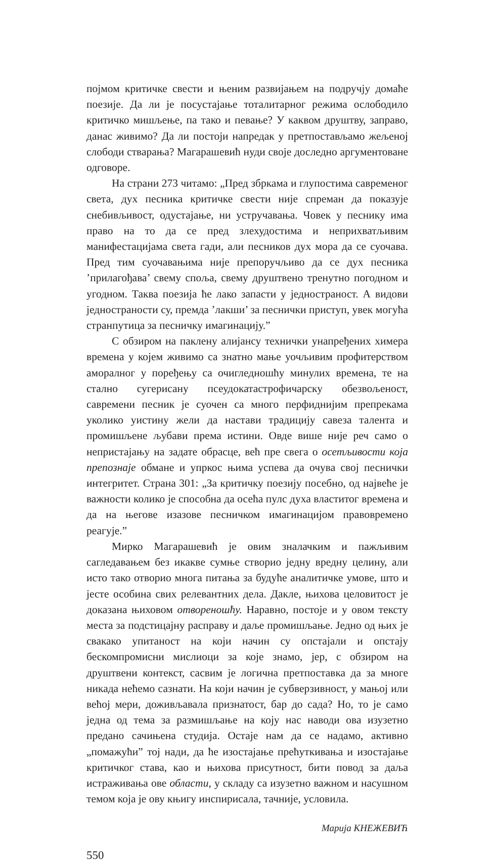појмом критичке свести и њеним развијањем на подручју домаће поезије. Да ли је посустајање тоталитарног режима ослободило критичко мишљење, па тако и певање? У каквом друштву, заправо, данас живимо? Да ли постоји напредак у претпостављамо жељеној слободи стварања? Магарашевић нуди своје доследно аргументоване одговоре.
На страни 273 читамо: „Пред збркама и глупостима савременог света, дух песника критичке свести није спреман да показује снебивљивост, одустајање, ни устручавања. Човек у песнику има право на то да се пред злехудостима и неприхватљивим манифестацијама света гади, али песников дух мора да се суочава. Пред тим суочавањима није препоручљиво да се дух песника ’прилагођава’ свему споља, свему друштвено тренутно погодном и угодном. Таква поезија ће лако запасти у једностраност. А видови једностраности су, премда ’лакши’ за песнички приступ, увек могућа странпутица за песничку имагинацију.”
С обзиром на паклену алијансу технички унапређених химера времена у којем живимо са знатно мање уочљивим профитерством аморалног у поређењу са очигледношћу минулих времена, те на стално сугерисану псеудокатастрофичарску обезвољеност, савремени песник је суочен са много перфиднијим препрекама уколико уистину жели да настави традицију савеза талента и промишљене љубави према истини. Овде више није реч само о непристајању на задате обрасце, већ пре свега о осетљивости која препознаје обмане и упркос њима успева да очува свој песнички интегритет. Страна 301: „За критичку поезију посебно, од највеће је важности колико је способна да осећа пулс духа властитог времена и да на његове изазове песничком имагинацијом правовремено реагује.”
Мирко Магарашевић је овим зналачким и пажљивим сагледавањем без икакве сумње створио једну вредну целину, али исто тако отворио многа питања за будуће аналитичке умове, што и јесте особина свих релевантних дела. Дакле, њихова целовитост је доказана њиховом отвореношћу. Наравно, постоје и у овом тексту места за подстицајну расправу и даље промишљање. Једно од њих је свакако упитаност на који начин су опстајали и опстају бескомпромисни мислиоци за које знамо, јер, с обзиром на друштвени контекст, сасвим је логична претпоставка да за многе никада нећемо сазнати. На који начин је субверзивност, у мањој или већој мери, доживљавала признатост, бар до сада? Но, то је само једна од тема за размишљање на коју нас наводи ова изузетно предано сачињена студија. Остаје нам да се надамо, активно „помажући” тој нади, да ће изостајање прећуткивања и изостајање критичког става, као и њихова присутност, бити повод за даља истраживања ове области, у складу са изузетно важном и насушном темом која је ову књигу инспирисала, тачније, условила.
Марија КНЕЖЕВИЋ
550